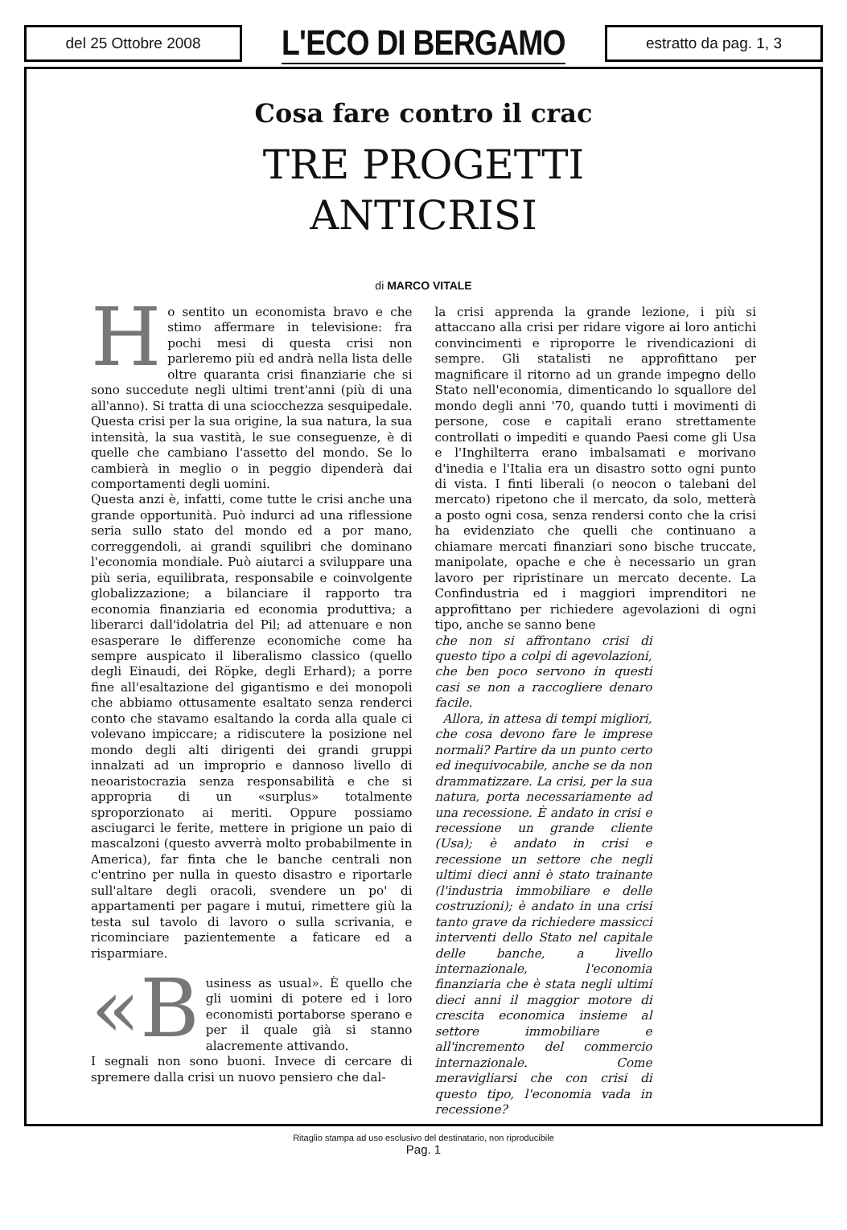del 25 Ottobre 2008
L'ECO DI BERGAMO
estratto da pag. 1, 3
Cosa fare contro il crac
TRE PROGETTI
ANTICRISI
di MARCO VITALE
Ho sentito un economista bravo e che stimo affermare in televisione: fra pochi mesi di questa crisi non parleremo più ed andrà nella lista delle oltre quaranta crisi finanziarie che si sono succedute negli ultimi trent'anni (più di una all'anno). Si tratta di una sciocchezza sesquipedale. Questa crisi per la sua origine, la sua natura, la sua intensità, la sua vastità, le sue conseguenze, è di quelle che cambiano l'assetto del mondo. Se lo cambierà in meglio o in peggio dipenderà dai comportamenti degli uomini.
Questa anzi è, infatti, come tutte le crisi anche una grande opportunità. Può indurci ad una riflessione seria sullo stato del mondo ed a por mano, correggendoli, ai grandi squilibri che dominano l'economia mondiale. Può aiutarci a sviluppare una più seria, equilibrata, responsabile e coinvolgente globalizzazione; a bilanciare il rapporto tra economia finanziaria ed economia produttiva; a liberarci dall'idolatria del Pil; ad attenuare e non esasperare le differenze economiche come ha sempre auspicato il liberalismo classico (quello degli Einaudi, dei Röpke, degli Erhard); a porre fine all'esaltazione del gigantismo e dei monopoli che abbiamo ottusamente esaltato senza renderci conto che stavamo esaltando la corda alla quale ci volevano impiccare; a ridiscutere la posizione nel mondo degli alti dirigenti dei grandi gruppi innalzati ad un improprio e dannoso livello di neoaristocrazia senza responsabilità e che si appropria di un «surplus» totalmente sproporzionato ai meriti. Oppure possiamo asciugarci le ferite, mettere in prigione un paio di mascalzoni (questo avverrà molto probabilmente in America), far finta che le banche centrali non c'entrino per nulla in questo disastro e riportarle sull'altare degli oracoli, svendere un po' di appartamenti per pagare i mutui, rimettere giù la testa sul tavolo di lavoro o sulla scrivania, e ricominciare pazientemente a faticare ed a risparmiare.
«B usiness as usual». È quello che gli uomini di potere ed i loro economisti portaborse sperano e per il quale già si stanno alacremente attivando.
I segnali non sono buoni. Invece di cercare di spremere dalla crisi un nuovo pensiero che dal-
la crisi apprenda la grande lezione, i più si attaccano alla crisi per ridare vigore ai loro antichi convincimenti e riproporre le rivendicazioni di sempre. Gli statalisti ne approfittano per magnificare il ritorno ad un grande impegno dello Stato nell'economia, dimenticando lo squallore del mondo degli anni '70, quando tutti i movimenti di persone, cose e capitali erano strettamente controllati o impediti e quando Paesi come gli Usa e l'Inghilterra erano imbalsamati e morivano d'inedia e l'Italia era un disastro sotto ogni punto di vista. I finti liberali (o neocon o talebani del mercato) ripetono che il mercato, da solo, metterà a posto ogni cosa, senza rendersi conto che la crisi ha evidenziato che quelli che continuano a chiamare mercati finanziari sono bische truccate, manipolate, opache e che è necessario un gran lavoro per ripristinare un mercato decente. La Confindustria ed i maggiori imprenditori ne approfittano per richiedere agevolazioni di ogni tipo, anche se sanno bene
che non si affrontano crisi di questo tipo a colpi di agevolazioni, che ben poco servono in questi casi se non a raccogliere denaro facile.
Allora, in attesa di tempi migliori, che cosa devono fare le imprese normali? Partire da un punto certo ed inequivocabile, anche se da non drammatizzare. La crisi, per la sua natura, porta necessariamente ad una recessione. È andato in crisi e recessione un grande cliente (Usa); è andato in crisi e recessione un settore che negli ultimi dieci anni è stato trainante (l'industria immobiliare e delle costruzioni); è andato in una crisi tanto grave da richiedere massicci interventi dello Stato nel capitale delle banche, a livello internazionale, l'economia finanziaria che è stata negli ultimi dieci anni il maggior motore di crescita economica insieme al settore immobiliare e all'incremento del commercio internazionale. Come meravigliarsi che con crisi di questo tipo, l'economia vada in recessione?
Ritaglio stampa ad uso esclusivo del destinatario, non riproducibile
Pag. 1